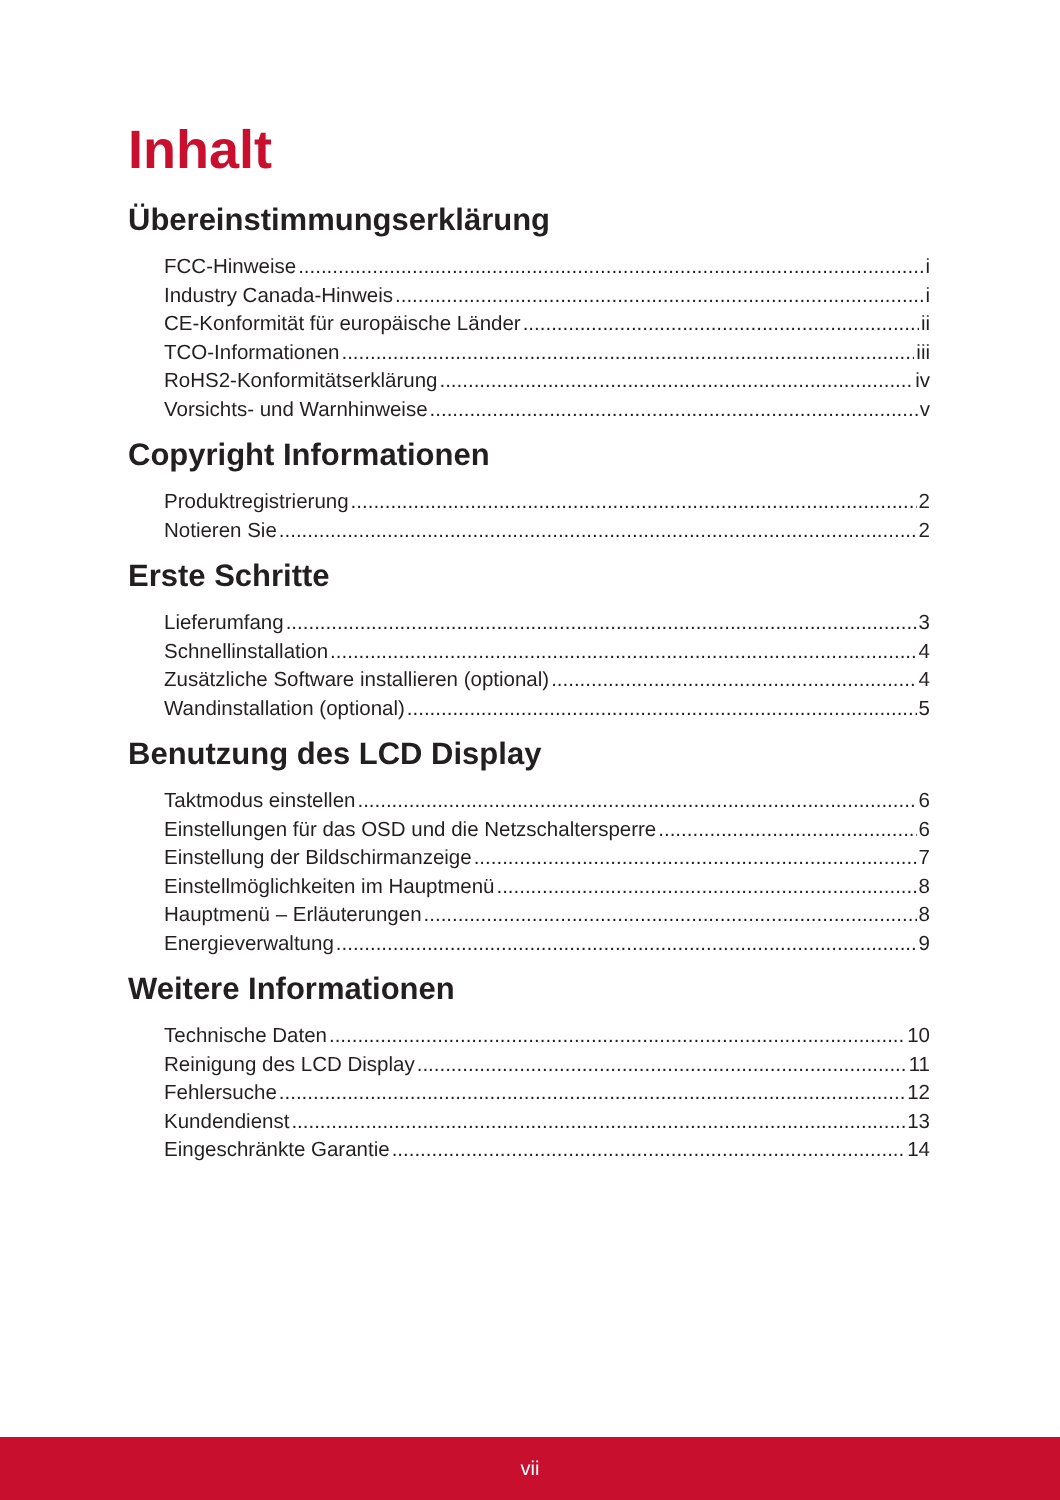Inhalt
Übereinstimmungserklärung
FCC-Hinweise i
Industry Canada-Hinweis i
CE-Konformität für europäische Länder ii
TCO-Informationen iii
RoHS2-Konformitätserklärung iv
Vorsichts- und Warnhinweise v
Copyright Informationen
Produktregistrierung 2
Notieren Sie 2
Erste Schritte
Lieferumfang 3
Schnellinstallation 4
Zusätzliche Software installieren (optional) 4
Wandinstallation (optional) 5
Benutzung des LCD Display
Taktmodus einstellen 6
Einstellungen für das OSD und die Netzschaltersperre 6
Einstellung der Bildschirmanzeige 7
Einstellmöglichkeiten im Hauptmenü 8
Hauptmenü – Erläuterungen 8
Energieverwaltung 9
Weitere Informationen
Technische Daten 10
Reinigung des LCD Display 11
Fehlersuche 12
Kundendienst 13
Eingeschränkte Garantie 14
vii